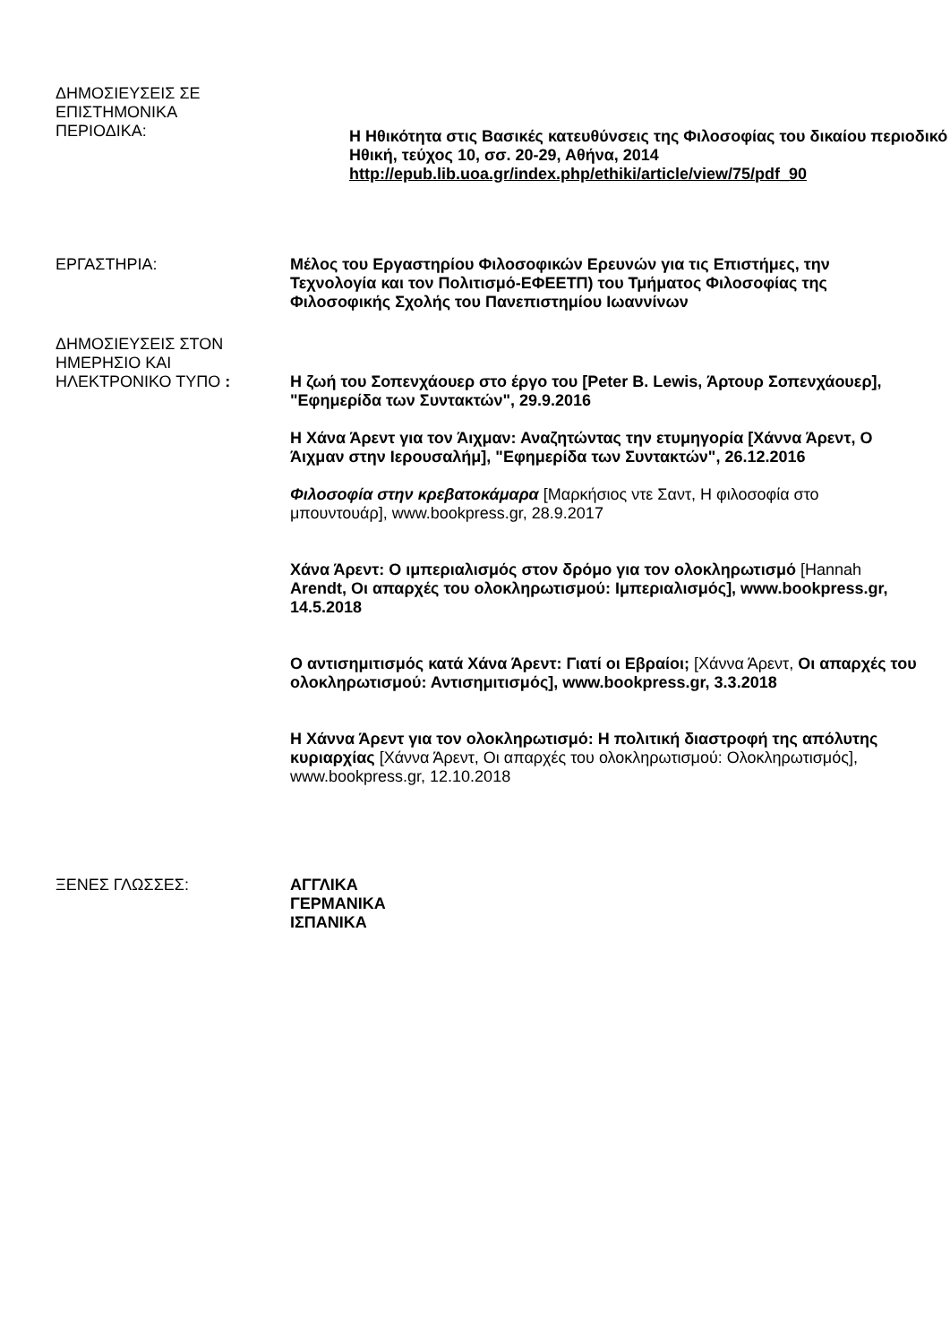ΔΗΜΟΣΙΕΥΣΕΙΣ ΣΕ
ΕΠΙΣΤΗΜΟΝΙΚΑ
ΠΕΡΙΟΔΙΚΑ:
Η Ηθικότητα στις Βασικές κατευθύνσεις της Φιλοσοφίας του δικαίου περιοδικό Ηθική, τεύχος 10, σσ. 20-29, Αθήνα, 2014 http://epub.lib.uoa.gr/index.php/ethiki/article/view/75/pdf_90
ΕΡΓΑΣΤΗΡΙΑ: Μέλος του Εργαστηρίου Φιλοσοφικών Ερευνών για τις Επιστήμες, την Τεχνολογία και τον Πολιτισμό-ΕΦΕΕΤΠ) του Τμήματος Φιλοσοφίας της Φιλοσοφικής Σχολής του Πανεπιστημίου Ιωαννίνων
ΔΗΜΟΣΙΕΥΣΕΙΣ ΣΤΟΝ
ΗΜΕΡΗΣΙΟ ΚΑΙ
ΗΛΕΚΤΡΟΝΙΚΟ ΤΥΠΟ :
Η ζωή του Σοπενχάουερ στο έργο του [Peter B. Lewis, Άρτουρ Σοπενχάουερ], "Εφημερίδα των Συντακτών", 29.9.2016
Η Χάνα Άρεντ για τον Άιχμαν: Αναζητώντας την ετυμηγορία [Χάννα Άρεντ, Ο Άιχμαν στην Ιερουσαλήμ], "Εφημερίδα των Συντακτών", 26.12.2016
Φιλοσοφία στην κρεβατοκάμαρα [Μαρκήσιος ντε Σαντ, Η φιλοσοφία στο μπουντουάρ], www.bookpress.gr, 28.9.2017
Χάνα Άρεντ: Ο ιμπεριαλισμός στον δρόμο για τον ολοκληρωτισμό [Hannah Arendt, Οι απαρχές του ολοκληρωτισμού: Ιμπεριαλισμός], www.bookpress.gr, 14.5.2018
Ο αντισημιτισμός κατά Χάνα Άρεντ: Γιατί οι Εβραίοι; [Χάννα Άρεντ, Οι απαρχές του ολοκληρωτισμού: Αντισημιτισμός], www.bookpress.gr, 3.3.2018
Η Χάννα Άρεντ για τον ολοκληρωτισμό: Η πολιτική διαστροφή της απόλυτης κυριαρχίας [Χάννα Άρεντ, Οι απαρχές του ολοκληρωτισμού: Ολοκληρωτισμός], www.bookpress.gr, 12.10.2018
ΞΕΝΕΣ ΓΛΩΣΣΕΣ: ΑΓΓΛΙΚΑ
ΓΕΡΜΑΝΙΚΑ
ΙΣΠΑΝΙΚΑ